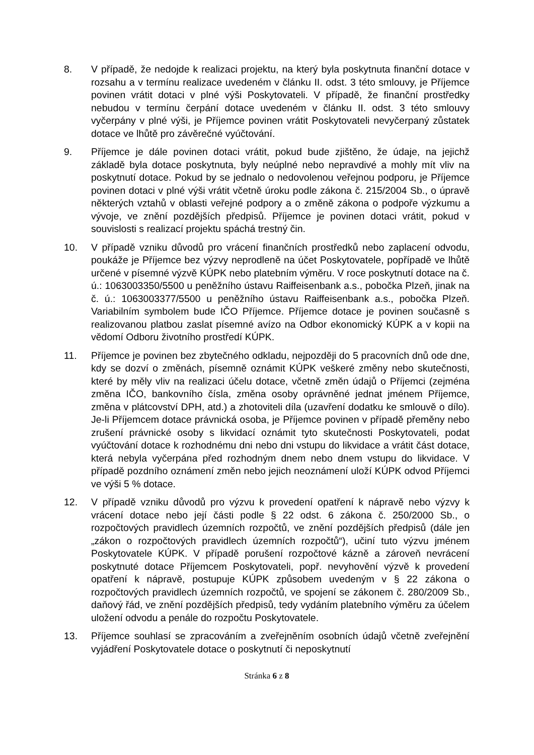8. V případě, že nedojde k realizaci projektu, na který byla poskytnuta finanční dotace v rozsahu a v termínu realizace uvedeném v článku II. odst. 3 této smlouvy, je Příjemce povinen vrátit dotaci v plné výši Poskytovateli. V případě, že finanční prostředky nebudou v termínu čerpání dotace uvedeném v článku II. odst. 3 této smlouvy vyčerpány v plné výši, je Příjemce povinen vrátit Poskytovateli nevyčerpaný zůstatek dotace ve lhůtě pro závěrečné vyúčtování.
9. Příjemce je dále povinen dotaci vrátit, pokud bude zjištěno, že údaje, na jejichž základě byla dotace poskytnuta, byly neúplné nebo nepravdivé a mohly mít vliv na poskytnutí dotace. Pokud by se jednalo o nedovolenou veřejnou podporu, je Příjemce povinen dotaci v plné výši vrátit včetně úroku podle zákona č. 215/2004 Sb., o úpravě některých vztahů v oblasti veřejné podpory a o změně zákona o podpoře výzkumu a vývoje, ve znění pozdějších předpisů. Příjemce je povinen dotaci vrátit, pokud v souvislosti s realizací projektu spáchá trestný čin.
10. V případě vzniku důvodů pro vrácení finančních prostředků nebo zaplacení odvodu, poukáže je Příjemce bez výzvy neprodleně na účet Poskytovatele, popřípadě ve lhůtě určené v písemné výzvě KÚPK nebo platebním výměru. V roce poskytnutí dotace na č. ú.: 1063003350/5500 u peněžního ústavu Raiffeisenbank a.s., pobočka Plzeň, jinak na č. ú.: 1063003377/5500 u peněžního ústavu Raiffeisenbank a.s., pobočka Plzeň. Variabilním symbolem bude IČO Příjemce. Příjemce dotace je povinen současně s realizovanou platbou zaslat písemné avízo na Odbor ekonomický KÚPK a v kopii na vědomí Odboru životního prostředí KÚPK.
11. Příjemce je povinen bez zbytečného odkladu, nejpozději do 5 pracovních dnů ode dne, kdy se dozví o změnách, písemně oznámit KÚPK veškeré změny nebo skutečnosti, které by měly vliv na realizaci účelu dotace, včetně změn údajů o Příjemci (zejména změna IČO, bankovního čísla, změna osoby oprávněné jednat jménem Příjemce, změna v plátcovství DPH, atd.) a zhotoviteli díla (uzavření dodatku ke smlouvě o dílo). Je-li Příjemcem dotace právnická osoba, je Příjemce povinen v případě přeměny nebo zrušení právnické osoby s likvidací oznámit tyto skutečnosti Poskytovateli, podat vyúčtování dotace k rozhodnému dni nebo dni vstupu do likvidace a vrátit část dotace, která nebyla vyčerpána před rozhodným dnem nebo dnem vstupu do likvidace. V případě pozdního oznámení změn nebo jejich neoznámení uloží KÚPK odvod Příjemci ve výši 5 % dotace.
12. V případě vzniku důvodů pro výzvu k provedení opatření k nápravě nebo výzvy k vrácení dotace nebo její části podle § 22 odst. 6 zákona č. 250/2000 Sb., o rozpočtových pravidlech územních rozpočtů, ve znění pozdějších předpisů (dále jen „zákon o rozpočtových pravidlech územních rozpočtů“), učiní tuto výzvu jménem Poskytovatele KÚPK. V případě porušení rozpočtové kázně a zároveň nevrácení poskytnuté dotace Příjemcem Poskytovateli, popř. nevyhovění výzvě k provedení opatření k nápravě, postupuje KÚPK způsobem uvedeným v § 22 zákona o rozpočtových pravidlech územních rozpočtů, ve spojení se zákonem č. 280/2009 Sb., daňový řád, ve znění pozdějších předpisů, tedy vydáním platebního výměru za účelem uložení odvodu a penále do rozpočtu Poskytovatele.
13. Příjemce souhlasí se zpracováním a zveřejněním osobních údajů včetně zveřejnění vyjádření Poskytovatele dotace o poskytnutí či neposkytnutí
Stránka 6 z 8